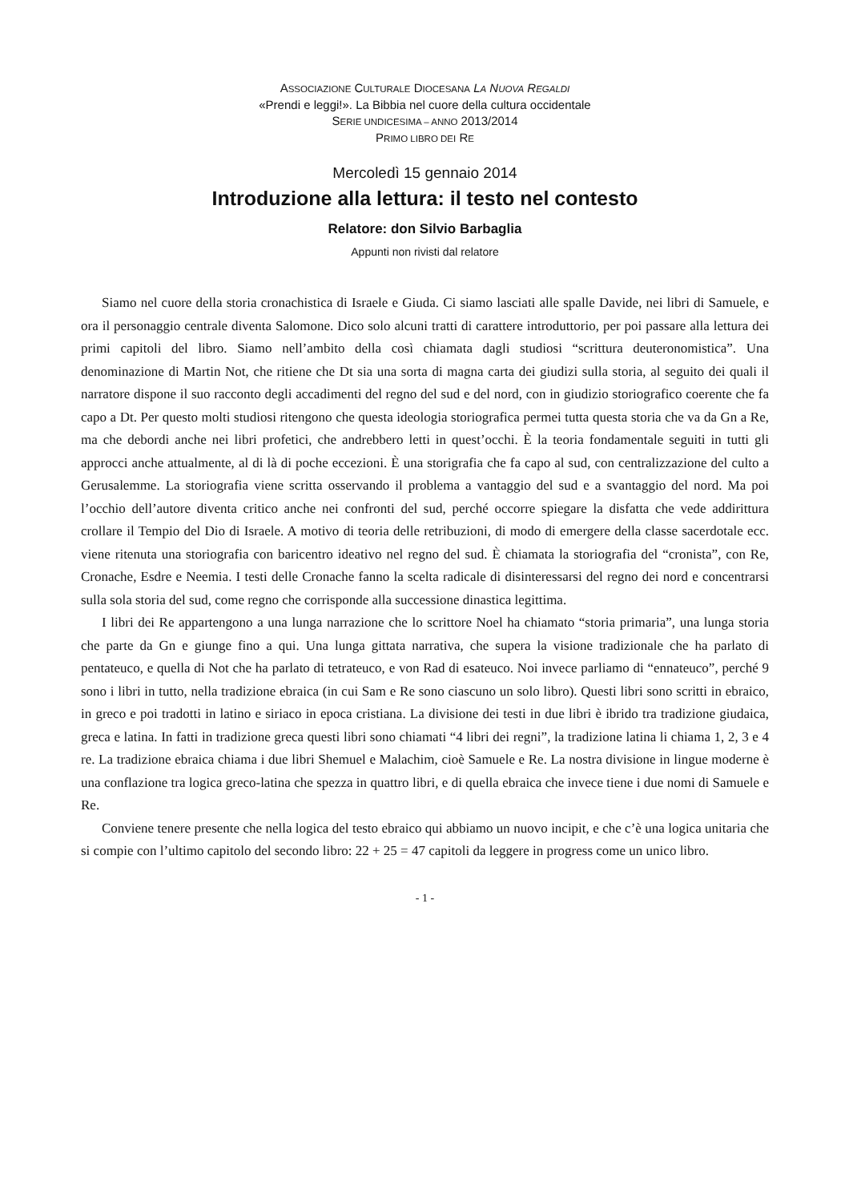ASSOCIAZIONE CULTURALE DIOCESANA LA NUOVA REGALDI
«Prendi e leggi!». La Bibbia nel cuore della cultura occidentale
SERIE UNDICESIMA – ANNO 2013/2014
PRIMO LIBRO DEI RE
Mercoledì 15 gennaio 2014
Introduzione alla lettura: il testo nel contesto
Relatore: don Silvio Barbaglia
Appunti non rivisti dal relatore
Siamo nel cuore della storia cronachistica di Israele e Giuda. Ci siamo lasciati alle spalle Davide, nei libri di Samuele, e ora il personaggio centrale diventa Salomone. Dico solo alcuni tratti di carattere introduttorio, per poi passare alla lettura dei primi capitoli del libro. Siamo nell’ambito della così chiamata dagli studiosi “scrittura deuteronomistica”. Una denominazione di Martin Not, che ritiene che Dt sia una sorta di magna carta dei giudizi sulla storia, al seguito dei quali il narratore dispone il suo racconto degli accadimenti del regno del sud e del nord, con in giudizio storiografico coerente che fa capo a Dt. Per questo molti studiosi ritengono che questa ideologia storiografica permei tutta questa storia che va da Gn a Re, ma che debordi anche nei libri profetici, che andrebbero letti in quest’occhi. È la teoria fondamentale seguiti in tutti gli approcci anche attualmente, al di là di poche eccezioni. È una storigrafia che fa capo al sud, con centralizzazione del culto a Gerusalemme. La storiografia viene scritta osservando il problema a vantaggio del sud e a svantaggio del nord. Ma poi l’occhio dell’autore diventa critico anche nei confronti del sud, perché occorre spiegare la disfatta che vede addirittura crollare il Tempio del Dio di Israele. A motivo di teoria delle retribuzioni, di modo di emergere della classe sacerdotale ecc. viene ritenuta una storiografia con baricentro ideativo nel regno del sud. È chiamata la storiografia del “cronista”, con Re, Cronache, Esdre e Neemia. I testi delle Cronache fanno la scelta radicale di disinteressarsi del regno dei nord e concentrarsi sulla sola storia del sud, come regno che corrisponde alla successione dinastica legittima.
I libri dei Re appartengono a una lunga narrazione che lo scrittore Noel ha chiamato “storia primaria”, una lunga storia che parte da Gn e giunge fino a qui. Una lunga gittata narrativa, che supera la visione tradizionale che ha parlato di pentateuco, e quella di Not che ha parlato di tetrateuco, e von Rad di esateuco. Noi invece parliamo di “ennateuco”, perché 9 sono i libri in tutto, nella tradizione ebraica (in cui Sam e Re sono ciascuno un solo libro). Questi libri sono scritti in ebraico, in greco e poi tradotti in latino e siriaco in epoca cristiana. La divisione dei testi in due libri è ibrido tra tradizione giudaica, greca e latina. In fatti in tradizione greca questi libri sono chiamati “4 libri dei regni”, la tradizione latina li chiama 1, 2, 3 e 4 re. La tradizione ebraica chiama i due libri Shemuel e Malachim, cioè Samuele e Re. La nostra divisione in lingue moderne è una conflazione tra logica greco-latina che spezza in quattro libri, e di quella ebraica che invece tiene i due nomi di Samuele e Re.
Conviene tenere presente che nella logica del testo ebraico qui abbiamo un nuovo incipit, e che c’è una logica unitaria che si compie con l’ultimo capitolo del secondo libro: 22 + 25 = 47 capitoli da leggere in progress come un unico libro.
- 1 -